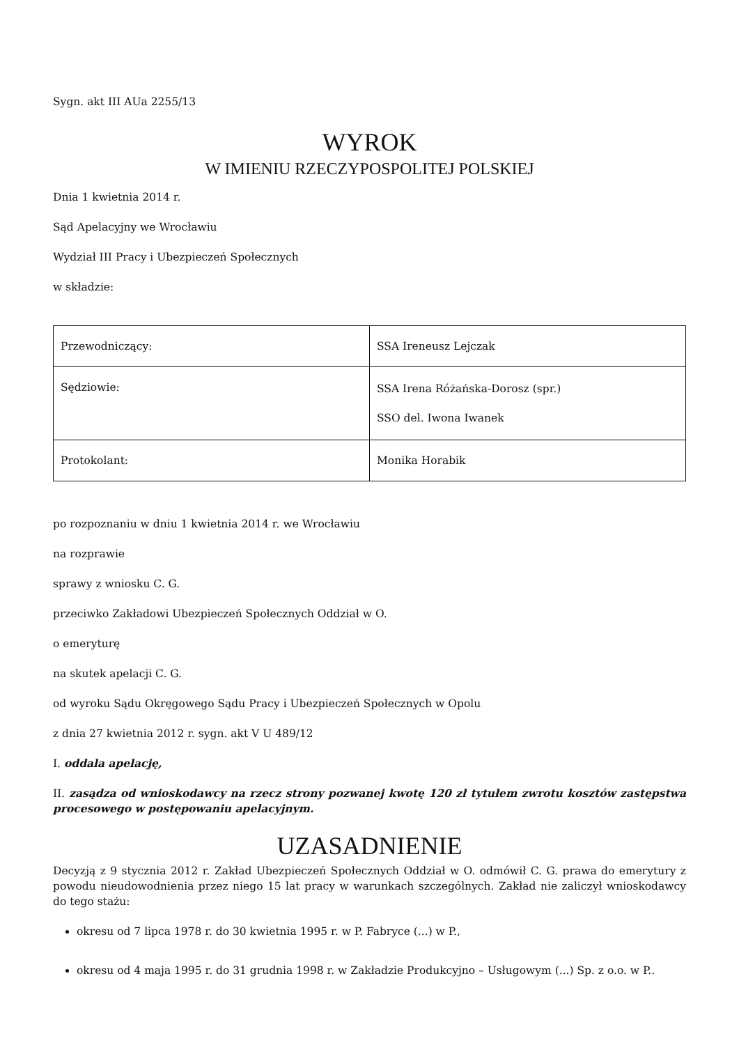Sygn. akt III AUa 2255/13
WYROK
W IMIENIU RZECZYPOSPOLITEJ POLSKIEJ
Dnia 1 kwietnia 2014 r.
Sąd Apelacyjny we Wrocławiu
Wydział III Pracy i Ubezpieczeń Społecznych
w składzie:
| Przewodniczący: | SSA Ireneusz Lejczak |
| Sędziowie: | SSA Irena Różańska-Dorosz (spr.) SSO del. Iwona Iwanek |
| Protokolant: | Monika Horabik |
po rozpoznaniu w dniu 1 kwietnia 2014 r. we Wrocławiu
na rozprawie
sprawy z wniosku C. G.
przeciwko Zakładowi Ubezpieczeń Społecznych Oddział w O.
o emeryturę
na skutek apelacji C. G.
od wyroku Sądu Okręgowego Sądu Pracy i Ubezpieczeń Społecznych w Opolu
z dnia 27 kwietnia 2012 r. sygn. akt V U 489/12
I. oddala apelację,
II. zasądza od wnioskodawcy na rzecz strony pozwanej kwotę 120 zł tytułem zwrotu kosztów zastępstwa procesowego w postępowaniu apelacyjnym.
UZASADNIENIE
Decyzją z 9 stycznia 2012 r. Zakład Ubezpieczeń Społecznych Oddział w O. odmówił C. G. prawa do emerytury z powodu nieudowodnienia przez niego 15 lat pracy w warunkach szczególnych. Zakład nie zaliczył wnioskodawcy do tego stażu:
okresu od 7 lipca 1978 r. do 30 kwietnia 1995 r. w P. Fabryce (...) w P.,
okresu od 4 maja 1995 r. do 31 grudnia 1998 r. w Zakładzie Produkcyjno – Usługowym (...) Sp. z o.o. w P..